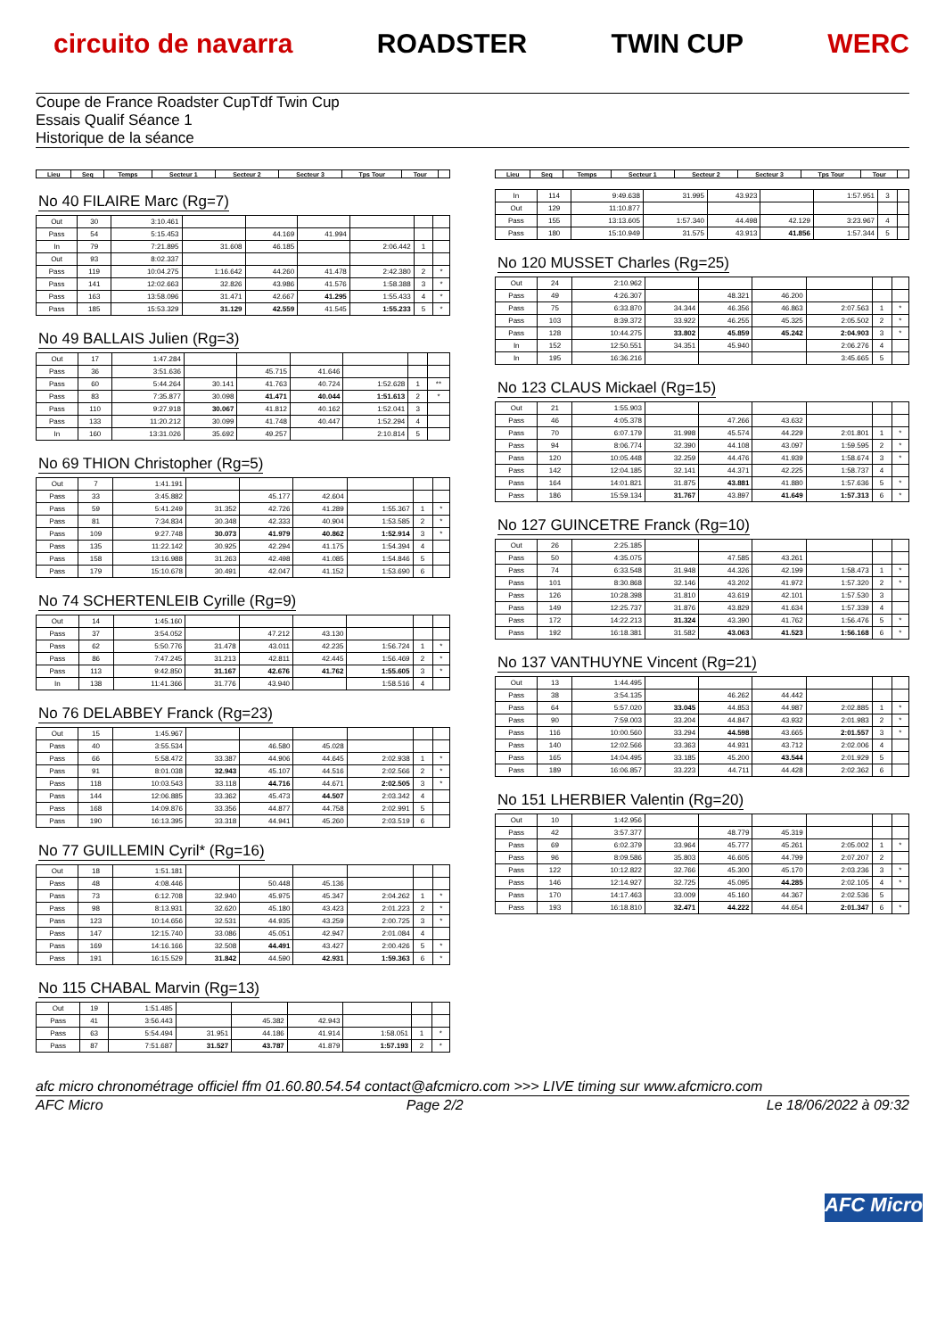circuito de navarra ROADSTER TWIN CUP WERC
Coupe de France Roadster CupTdf Twin Cup
Essais Qualif Séance 1
Historique de la séance
| Lieu | Seq | Temps | Secteur 1 | Secteur 2 | Secteur 3 | Tps Tour | Tour | |
| --- | --- | --- | --- | --- | --- | --- | --- | --- |
No 40 FILAIRE Marc (Rg=7)
| Out | 30 | 3:10.461 | | | | | | |
| Pass | 54 | 5:15.453 | | 44.169 | 41.994 | | | |
| In | 79 | 7:21.895 | 31.608 | 46.185 | | 2:06.442 | 1 | |
| Out | 93 | 8:02.337 | | | | | | |
| Pass | 119 | 10:04.275 | 1:16.642 | 44.260 | 41.478 | 2:42.380 | 2 | * |
| Pass | 141 | 12:02.663 | 32.826 | 43.986 | 41.576 | 1:58.388 | 3 | * |
| Pass | 163 | 13:58.096 | 31.471 | 42.667 | 41.295 | 1:55.433 | 4 | * |
| Pass | 185 | 15:53.329 | 31.129 | 42.559 | 41.545 | 1:55.233 | 5 | * |
No 49 BALLAIS Julien (Rg=3)
| Out | 17 | 1:47.284 | | | | | | |
| Pass | 36 | 3:51.636 | | 45.715 | 41.646 | | | |
| Pass | 60 | 5:44.264 | 30.141 | 41.763 | 40.724 | 1:52.628 | 1 | ** |
| Pass | 83 | 7:35.877 | 30.098 | 41.471 | 40.044 | 1:51.613 | 2 | * |
| Pass | 110 | 9:27.918 | 30.067 | 41.812 | 40.162 | 1:52.041 | 3 | |
| Pass | 133 | 11:20.212 | 30.099 | 41.748 | 40.447 | 1:52.294 | 4 | |
| In | 160 | 13:31.026 | 35.692 | 49.257 | | 2:10.814 | 5 | |
No 69 THION Christopher (Rg=5)
| Out | 7 | 1:41.191 | | | | | | |
| Pass | 33 | 3:45.882 | | 45.177 | 42.604 | | | |
| Pass | 59 | 5:41.249 | 31.352 | 42.726 | 41.289 | 1:55.367 | 1 | * |
| Pass | 81 | 7:34.834 | 30.348 | 42.333 | 40.904 | 1:53.585 | 2 | * |
| Pass | 109 | 9:27.748 | 30.073 | 41.979 | 40.862 | 1:52.914 | 3 | * |
| Pass | 135 | 11:22.142 | 30.925 | 42.294 | 41.175 | 1:54.394 | 4 | |
| Pass | 158 | 13:16.988 | 31.263 | 42.498 | 41.085 | 1:54.846 | 5 | |
| Pass | 179 | 15:10.678 | 30.491 | 42.047 | 41.152 | 1:53.690 | 6 | |
No 74 SCHERTENLEIB Cyrille (Rg=9)
| Out | 14 | 1:45.160 | | | | | | |
| Pass | 37 | 3:54.052 | | 47.212 | 43.130 | | | |
| Pass | 62 | 5:50.776 | 31.478 | 43.011 | 42.235 | 1:56.724 | 1 | * |
| Pass | 86 | 7:47.245 | 31.213 | 42.811 | 42.445 | 1:56.469 | 2 | * |
| Pass | 113 | 9:42.850 | 31.167 | 42.676 | 41.762 | 1:55.605 | 3 | * |
| In | 138 | 11:41.366 | 31.776 | 43.940 | | 1:58.516 | 4 | |
No 76 DELABBEY Franck (Rg=23)
| Out | 15 | 1:45.967 | | | | | | |
| Pass | 40 | 3:55.534 | | 46.580 | 45.028 | | | |
| Pass | 66 | 5:58.472 | 33.387 | 44.906 | 44.645 | 2:02.938 | 1 | * |
| Pass | 91 | 8:01.038 | 32.943 | 45.107 | 44.516 | 2:02.566 | 2 | * |
| Pass | 118 | 10:03.543 | 33.118 | 44.716 | 44.671 | 2:02.505 | 3 | * |
| Pass | 144 | 12:06.885 | 33.362 | 45.473 | 44.507 | 2:03.342 | 4 | |
| Pass | 168 | 14:09.876 | 33.356 | 44.877 | 44.758 | 2:02.991 | 5 | |
| Pass | 190 | 16:13.395 | 33.318 | 44.941 | 45.260 | 2:03.519 | 6 | |
No 77 GUILLEMIN Cyril* (Rg=16)
| Out | 18 | 1:51.181 | | | | | | |
| Pass | 48 | 4:08.446 | | 50.448 | 45.136 | | | |
| Pass | 73 | 6:12.708 | 32.940 | 45.975 | 45.347 | 2:04.262 | 1 | * |
| Pass | 98 | 8:13.931 | 32.620 | 45.180 | 43.423 | 2:01.223 | 2 | * |
| Pass | 123 | 10:14.656 | 32.531 | 44.935 | 43.259 | 2:00.725 | 3 | * |
| Pass | 147 | 12:15.740 | 33.086 | 45.051 | 42.947 | 2:01.084 | 4 | |
| Pass | 169 | 14:16.166 | 32.508 | 44.491 | 43.427 | 2:00.426 | 5 | * |
| Pass | 191 | 16:15.529 | 31.842 | 44.590 | 42.931 | 1:59.363 | 6 | * |
No 115 CHABAL Marvin (Rg=13)
| Out | 19 | 1:51.485 | | | | | | |
| Pass | 41 | 3:56.443 | | 45.382 | 42.943 | | | |
| Pass | 63 | 5:54.494 | 31.951 | 44.186 | 41.914 | 1:58.051 | 1 | * |
| Pass | 87 | 7:51.687 | 31.527 | 43.787 | 41.879 | 1:57.193 | 2 | * |
| Lieu | Seq | Temps | Secteur 1 | Secteur 2 | Secteur 3 | Tps Tour | Tour | |
| --- | --- | --- | --- | --- | --- | --- | --- | --- |
| In | 114 | 9:49.638 | 31.995 | 43.923 | | 1:57.951 | 3 | |
| Out | 129 | 11:10.877 | | | | | | |
| Pass | 155 | 13:13.605 | 1:57.340 | 44.498 | 42.129 | 3:23.967 | 4 | |
| Pass | 180 | 15:10.949 | 31.575 | 43.913 | 41.856 | 1:57.344 | 5 | |
No 120 MUSSET Charles (Rg=25)
| Out | 24 | 2:10.962 | | | | | | |
| Pass | 49 | 4:26.307 | | 48.321 | 46.200 | | | |
| Pass | 75 | 6:33.870 | 34.344 | 46.356 | 46.863 | 2:07.563 | 1 | * |
| Pass | 103 | 8:39.372 | 33.922 | 46.255 | 45.325 | 2:05.502 | 2 | * |
| Pass | 128 | 10:44.275 | 33.802 | 45.859 | 45.242 | 2:04.903 | 3 | * |
| In | 152 | 12:50.551 | 34.351 | 45.940 | | 2:06.276 | 4 | |
| In | 195 | 16:36.216 | | | | 3:45.665 | 5 | |
No 123 CLAUS Mickael (Rg=15)
| Out | 21 | 1:55.903 | | | | | | |
| Pass | 46 | 4:05.378 | | 47.266 | 43.632 | | | |
| Pass | 70 | 6:07.179 | 31.998 | 45.574 | 44.229 | 2:01.801 | 1 | * |
| Pass | 94 | 8:06.774 | 32.390 | 44.108 | 43.097 | 1:59.595 | 2 | * |
| Pass | 120 | 10:05.448 | 32.259 | 44.476 | 41.939 | 1:58.674 | 3 | * |
| Pass | 142 | 12:04.185 | 32.141 | 44.371 | 42.225 | 1:58.737 | 4 | |
| Pass | 164 | 14:01.821 | 31.875 | 43.881 | 41.880 | 1:57.636 | 5 | * |
| Pass | 186 | 15:59.134 | 31.767 | 43.897 | 41.649 | 1:57.313 | 6 | * |
No 127 GUINCETRE Franck (Rg=10)
| Out | 26 | 2:25.185 | | | | | | |
| Pass | 50 | 4:35.075 | | 47.585 | 43.261 | | | |
| Pass | 74 | 6:33.548 | 31.948 | 44.326 | 42.199 | 1:58.473 | 1 | * |
| Pass | 101 | 8:30.868 | 32.146 | 43.202 | 41.972 | 1:57.320 | 2 | * |
| Pass | 126 | 10:28.398 | 31.810 | 43.619 | 42.101 | 1:57.530 | 3 | |
| Pass | 149 | 12:25.737 | 31.876 | 43.829 | 41.634 | 1:57.339 | 4 | |
| Pass | 172 | 14:22.213 | 31.324 | 43.390 | 41.762 | 1:56.476 | 5 | * |
| Pass | 192 | 16:18.381 | 31.582 | 43.063 | 41.523 | 1:56.168 | 6 | * |
No 137 VANTHUYNE Vincent (Rg=21)
| Out | 13 | 1:44.495 | | | | | | |
| Pass | 38 | 3:54.135 | | 46.262 | 44.442 | | | |
| Pass | 64 | 5:57.020 | 33.045 | 44.853 | 44.987 | 2:02.885 | 1 | * |
| Pass | 90 | 7:59.003 | 33.204 | 44.847 | 43.932 | 2:01.983 | 2 | * |
| Pass | 116 | 10:00.560 | 33.294 | 44.598 | 43.665 | 2:01.557 | 3 | * |
| Pass | 140 | 12:02.566 | 33.363 | 44.931 | 43.712 | 2:02.006 | 4 | |
| Pass | 165 | 14:04.495 | 33.185 | 45.200 | 43.544 | 2:01.929 | 5 | |
| Pass | 189 | 16:06.857 | 33.223 | 44.711 | 44.428 | 2:02.362 | 6 | |
No 151 LHERBIER Valentin (Rg=20)
| Out | 10 | 1:42.956 | | | | | | |
| Pass | 42 | 3:57.377 | | 48.779 | 45.319 | | | |
| Pass | 69 | 6:02.379 | 33.964 | 45.777 | 45.261 | 2:05.002 | 1 | * |
| Pass | 96 | 8:09.586 | 35.803 | 46.605 | 44.799 | 2:07.207 | 2 | |
| Pass | 122 | 10:12.822 | 32.766 | 45.300 | 45.170 | 2:03.236 | 3 | * |
| Pass | 146 | 12:14.927 | 32.725 | 45.095 | 44.285 | 2:02.105 | 4 | * |
| Pass | 170 | 14:17.463 | 33.009 | 45.160 | 44.367 | 2:02.536 | 5 | |
| Pass | 193 | 16:18.810 | 32.471 | 44.222 | 44.654 | 2:01.347 | 6 | * |
afc micro chronométrage officiel ffm 01.60.80.54.54 contact@afcmicro.com >>> LIVE timing sur www.afcmicro.com
AFC Micro Page 2/2 Le 18/06/2022 à 09:32
AFC Micro